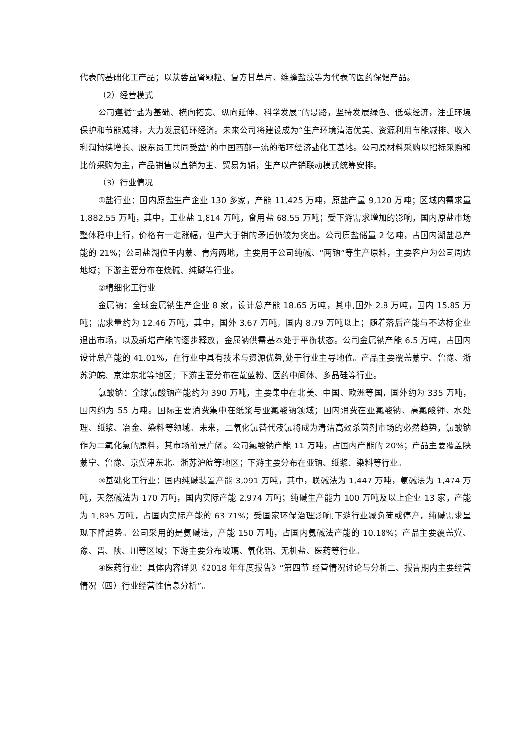代表的基础化工产品；以苁蓉益肾颗粒、复方甘草片、维蜂盐藻等为代表的医药保健产品。
（2）经营模式
公司遵循“盐为基础、横向拓宽、纵向延伸、科学发展”的思路，坚持发展绿色、低碳经济，注重环境保护和节能减排，大力发展循环经济。未来公司将建设成为“生产环境清洁优美、资源利用节能减排、收入利润持续增长、股东员工共同受益”的中国西部一流的循环经济盐化工基地。公司原材料采购以招标采购和比价采购为主，产品销售以直销为主、贸易为辅，生产以产销联动模式统筹安排。
（3）行业情况
①盐行业：国内原盐生产企业 130 多家，产能 11,425 万吨，原盐产量 9,120 万吨；区域内需求量 1,882.55 万吨，其中，工业盐 1,814 万吨，食用盐 68.55 万吨；受下游需求增加的影响，国内原盐市场整体稳中上行，价格有一定涨幅，但产大于销的矛盾仍较为突出。公司原盐储量 2 亿吨，占国内湖盐总产能的 21%；公司盐湖位于内蒙、青海两地，主要用于公司纯碱、“两钠”等生产原料，主要客户为公司周边地域；下游主要分布在烧碱、纯碱等行业。
②精细化工行业
金属钠：全球金属钠生产企业 8 家，设计总产能 18.65 万吨，其中,国外 2.8 万吨，国内 15.85 万吨；需求量约为 12.46 万吨，其中，国外 3.67 万吨，国内 8.79 万吨以上；随着落后产能与不达标企业退出市场，以及新增产能的逐步释放，金属钠供需基本处于平衡状态。公司金属钠产能 6.5 万吨，占国内设计总产能的 41.01%，在行业中具有技术与资源优势,处于行业主导地位。产品主要覆盖蒙宁、鲁豫、浙苏沪皖、京津东北等地区；下游主要分布在靛蓝粉、医药中间体、多晶硅等行业。
氯酸钠：全球氯酸钠产能约为 390 万吨，主要集中在北美、中国、欧洲等国，国外约为 335 万吨，国内约为 55 万吨。国际主要消费集中在纸浆与亚氯酸钠领域；国内消费在亚氯酸钠、高氯酸钾、水处理、纸浆、冶金、染料等领域。未来，二氧化氯替代液氯将成为清洁高效杀菌剂市场的必然趋势，氯酸钠作为二氧化氯的原料，其市场前景广阔。公司氯酸钠产能 11 万吨，占国内产能的 20%；产品主要覆盖陕蒙宁、鲁豫、京冀津东北、浙苏沪皖等地区；下游主要分布在亚钠、纸浆、染料等行业。
③基础化工行业：国内纯碱装置产能 3,091 万吨，其中，联碱法为 1,447 万吨，氨碱法为 1,474 万吨，天然碱法为 170 万吨，国内实际产能 2,974 万吨；纯碱生产能力 100 万吨及以上企业 13 家，产能为 1,895 万吨，占国内实际产能的 63.71%；受国家环保治理影响,下游行业减负荷或停产，纯碱需求呈现下降趋势。公司采用的是氨碱法，产能 150 万吨，占国内氨碱法产能的 10.18%；产品主要覆盖冀、豫、晋、陕、川等区域；下游主要分布玻璃、氧化铝、无机盐、医药等行业。
④医药行业：具体内容详见《2018 年年度报告》“第四节 经营情况讨论与分析二、报告期内主要经营情况（四）行业经营性信息分析”。